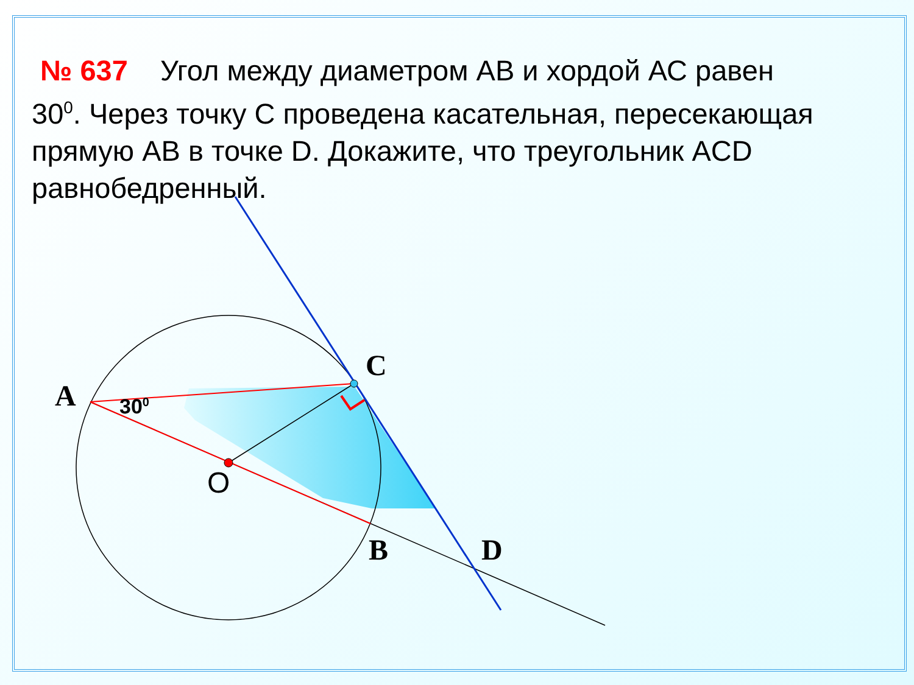№ 637 Угол между диаметром АВ и хордой АС равен 30<sup>0</sup>. Через точку С проведена касательная, пересекающая прямую АВ в точке D. Докажите, что треугольник ACD равнобедренный.
C
A
B D
O
30<sup>0</sup>